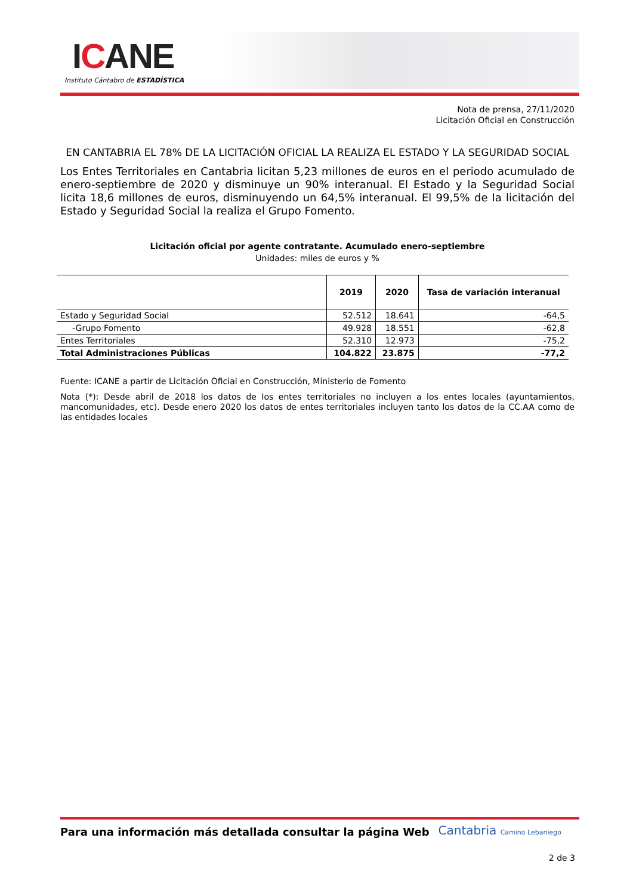ICANE
Instituto Cántabro de ESTADÍSTICA
Nota de prensa, 27/11/2020
Licitación Oficial en Construcción
EN CANTABRIA EL 78% DE LA LICITACIÓN OFICIAL LA REALIZA EL ESTADO Y LA SEGURIDAD SOCIAL
Los Entes Territoriales en Cantabria licitan 5,23 millones de euros en el periodo acumulado de enero-septiembre de 2020 y disminuye un 90% interanual. El Estado y la Seguridad Social licita 18,6 millones de euros, disminuyendo un 64,5% interanual. El 99,5% de la licitación del Estado y Seguridad Social la realiza el Grupo Fomento.
Licitación oficial por agente contratante. Acumulado enero-septiembre
Unidades: miles de euros y %
| | 2019 | 2020 | Tasa de variación interanual |
| --- | --- | --- | --- |
| Estado y Seguridad Social | 52.512 | 18.641 | -64,5 |
| -Grupo Fomento | 49.928 | 18.551 | -62,8 |
| Entes Territoriales | 52.310 | 12.973 | -75,2 |
| Total Administraciones Públicas | 104.822 | 23.875 | -77,2 |
Fuente: ICANE a partir de Licitación Oficial en Construcción, Ministerio de Fomento
Nota (*): Desde abril de 2018 los datos de los entes territoriales no incluyen a los entes locales (ayuntamientos, mancomunidades, etc). Desde enero 2020 los datos de entes territoriales incluyen tanto los datos de la CC.AA como de las entidades locales
Para una información más detallada consultar la página Web
Cantabria Camino Lebaniego
2 de 3